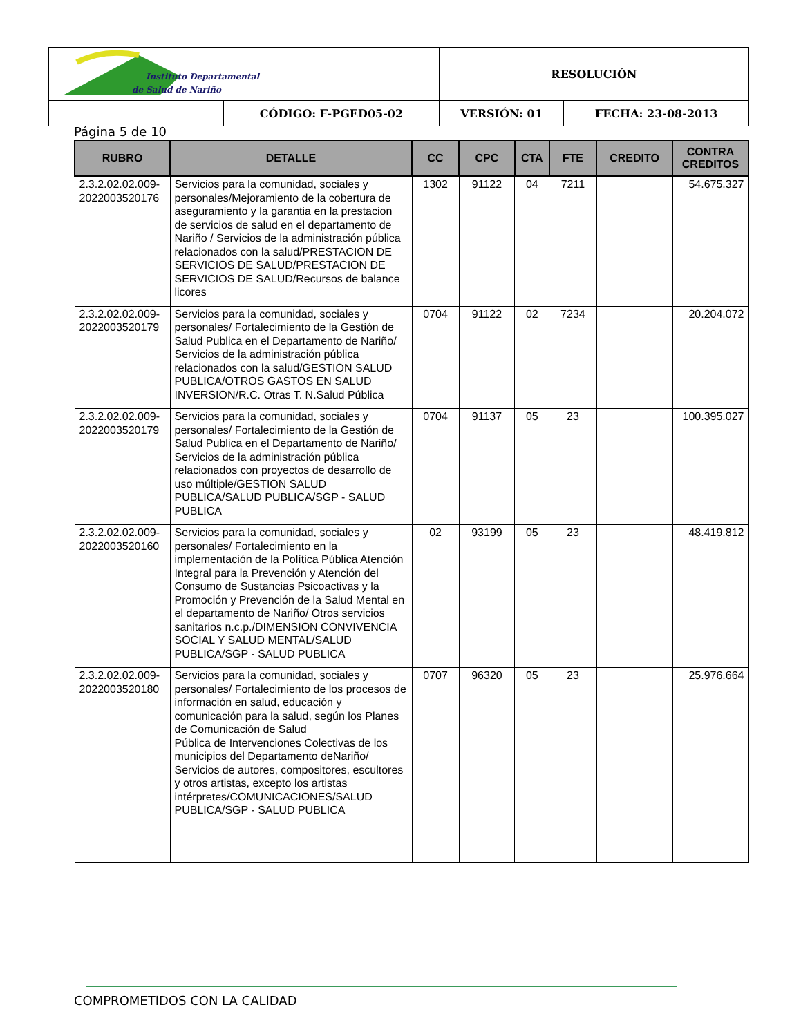| Instituto Departamental de Salud de Nariño | | RESOLUCIÓN | |
| | CÓDIGO: F-PGED05-02 | VERSIÓN: 01 | FECHA: 23-08-2013 |
Página 5 de 10
| RUBRO | DETALLE | CC | CPC | CTA | FTE | CREDITO | CONTRA CREDITOS |
| --- | --- | --- | --- | --- | --- | --- | --- |
| 2.3.2.02.02.009-2022003520176 | Servicios para la comunidad, sociales y personales/Mejoramiento de la cobertura de aseguramiento y la garantia en la prestacion de servicios de salud en el departamento de Nariño / Servicios de la administración pública relacionados con la salud/PRESTACION DE SERVICIOS DE SALUD/PRESTACION DE SERVICIOS DE SALUD/Recursos de balance licores | 1302 | 91122 | 04 | 7211 | | 54.675.327 |
| 2.3.2.02.02.009-2022003520179 | Servicios para la comunidad, sociales y personales/ Fortalecimiento de la Gestión de Salud Publica en el Departamento de Nariño/ Servicios de la administración pública relacionados con la salud/GESTION SALUD PUBLICA/OTROS GASTOS EN SALUD INVERSION/R.C. Otras T. N.Salud Pública | 0704 | 91122 | 02 | 7234 | | 20.204.072 |
| 2.3.2.02.02.009-2022003520179 | Servicios para la comunidad, sociales y personales/ Fortalecimiento de la Gestión de Salud Publica en el Departamento de Nariño/ Servicios de la administración pública relacionados con proyectos de desarrollo de uso múltiple/GESTION SALUD PUBLICA/SALUD PUBLICA/SGP - SALUD PUBLICA | 0704 | 91137 | 05 | 23 | | 100.395.027 |
| 2.3.2.02.02.009-2022003520160 | Servicios para la comunidad, sociales y personales/ Fortalecimiento en la implementación de la Política Pública Atención Integral para la Prevención y Atención del Consumo de Sustancias Psicoactivas y la Promoción y Prevención de la Salud Mental en el departamento de Nariño/ Otros servicios sanitarios n.c.p./DIMENSION CONVIVENCIA SOCIAL Y SALUD MENTAL/SALUD PUBLICA/SGP - SALUD PUBLICA | 02 | 93199 | 05 | 23 | | 48.419.812 |
| 2.3.2.02.02.009-2022003520180 | Servicios para la comunidad, sociales y personales/ Fortalecimiento de los procesos de información en salud, educación y comunicación para la salud, según los Planes de Comunicación de Salud Pública de Intervenciones Colectivas de los municipios del Departamento deNariño/ Servicios de autores, compositores, escultores y otros artistas, excepto los artistas intérpretes/COMUNICACIONES/SALUD PUBLICA/SGP - SALUD PUBLICA | 0707 | 96320 | 05 | 23 | | 25.976.664 |
COMPROMETIDOS CON LA CALIDAD